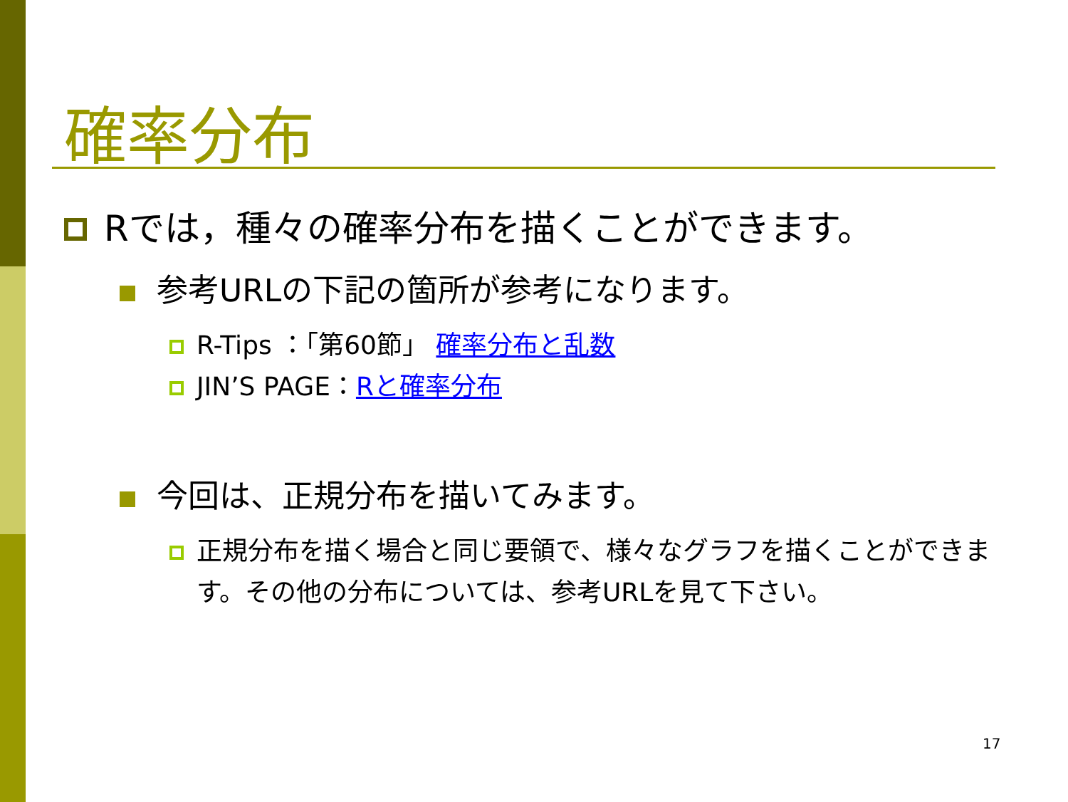確率分布
Rでは，種々の確率分布を描くことができます。
参考URLの下記の箇所が参考になります。
R-Tips ：「第60節」 確率分布と乱数
JIN’S PAGE：Rと確率分布
今回は、正規分布を描いてみます。
正規分布を描く場合と同じ要領で、様々なグラフを描くことができます。その他の分布については、参考URLを見て下さい。
17